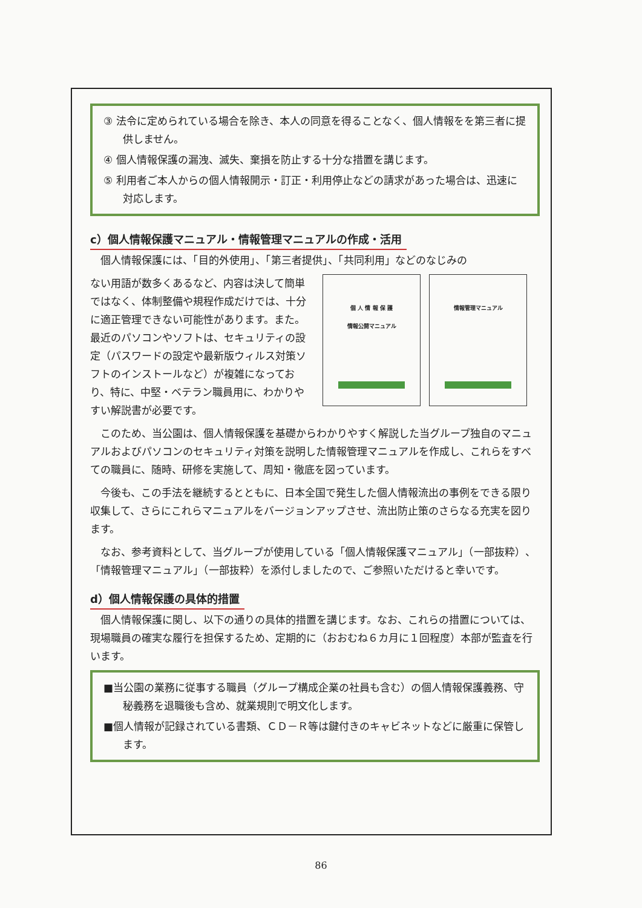③ 法令に定められている場合を除き、本人の同意を得ることなく、個人情報をを第三者に提供しません。
④ 個人情報保護の漏洩、滅失、棄損を防止する十分な措置を講じます。
⑤ 利用者ご本人からの個人情報開示・訂正・利用停止などの請求があった場合は、迅速に対応します。
c）個人情報保護マニュアル・情報管理マニュアルの作成・活用
個人情報保護には、「目的外使用」、「第三者提供」、「共同利用」などのなじみの
ない用語が数多くあるなど、内容は決して簡単ではなく、体制整備や規程作成だけでは、十分に適正管理できない可能性があります。また。最近のパソコンやソフトは、セキュリティの設定（パスワードの設定や最新版ウィルス対策ソフトのインストールなど）が複雑になっており、特に、中堅・ベテラン職員用に、わかりやすい解説書が必要です。
個 人 情 報 保 護
情報公開マニュアル
情報管理マニュアル
このため、当公園は、個人情報保護を基礎からわかりやすく解説した当グループ独自のマニュアルおよびパソコンのセキュリティ対策を説明した情報管理マニュアルを作成し、これらをすべての職員に、随時、研修を実施して、周知・徹底を図っています。
今後も、この手法を継続するとともに、日本全国で発生した個人情報流出の事例をできる限り収集して、さらにこれらマニュアルをバージョンアップさせ、流出防止策のさらなる充実を図ります。
なお、参考資料として、当グループが使用している「個人情報保護マニュアル」（一部抜粋）、「情報管理マニュアル」（一部抜粋）を添付しましたので、ご参照いただけると幸いです。
d）個人情報保護の具体的措置
個人情報保護に関し、以下の通りの具体的措置を講じます。なお、これらの措置については、現場職員の確実な履行を担保するため、定期的に（おおむね６カ月に１回程度）本部が監査を行います。
■当公園の業務に従事する職員（グループ構成企業の社員も含む）の個人情報保護義務、守秘義務を退職後も含め、就業規則で明文化します。
■個人情報が記録されている書類、ＣＤ－Ｒ等は鍵付きのキャビネットなどに厳重に保管します。
86